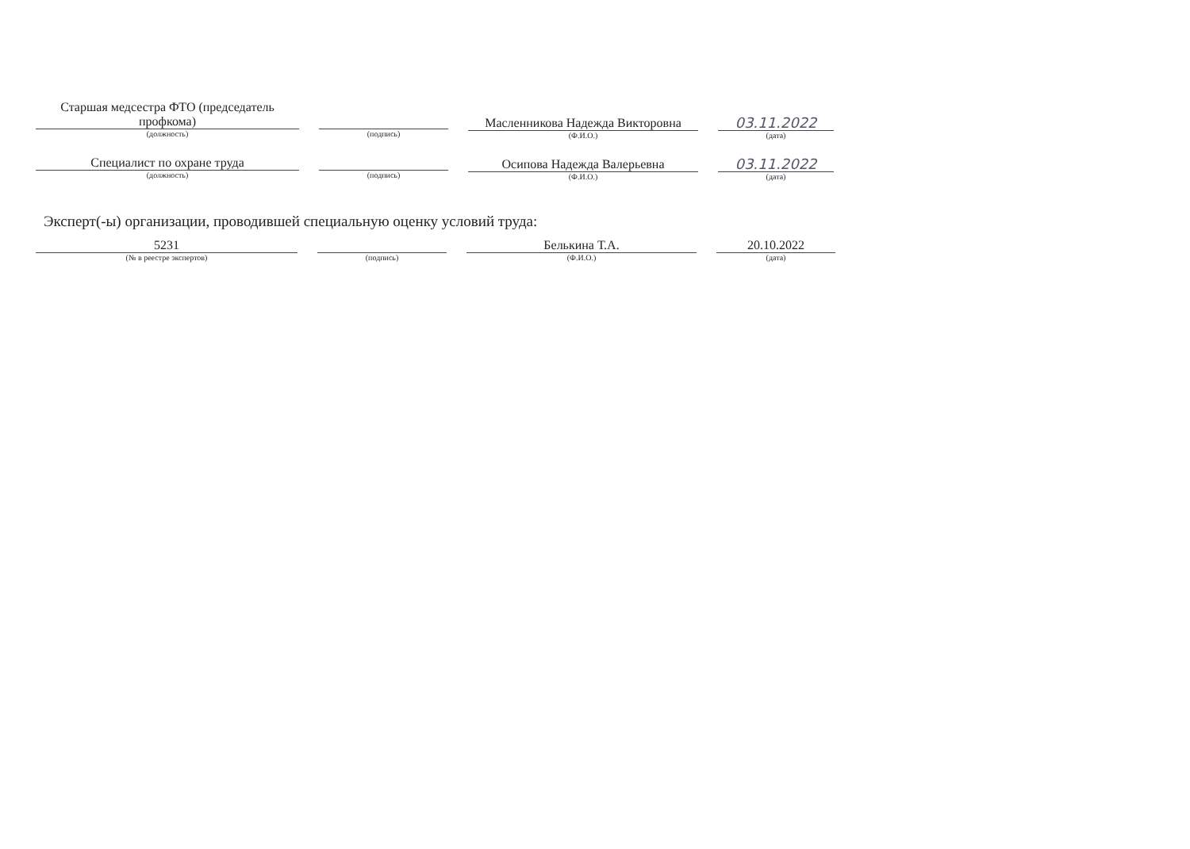Старшая медсестра ФТО (председатель профкома)
(должность)
(подпись)
Масленникова Надежда Викторовна
(Ф.И.О.)
03.11.2022
(дата)
Специалист по охране труда
(должность)
(подпись)
Осипова Надежда Валерьевна
(Ф.И.О.)
03.11.2022
(дата)
Эксперт(-ы) организации, проводившей специальную оценку условий труда:
5231
(№ в реестре экспертов)
(подпись)
Белькина Т.А.
(Ф.И.О.)
20.10.2022
(дата)